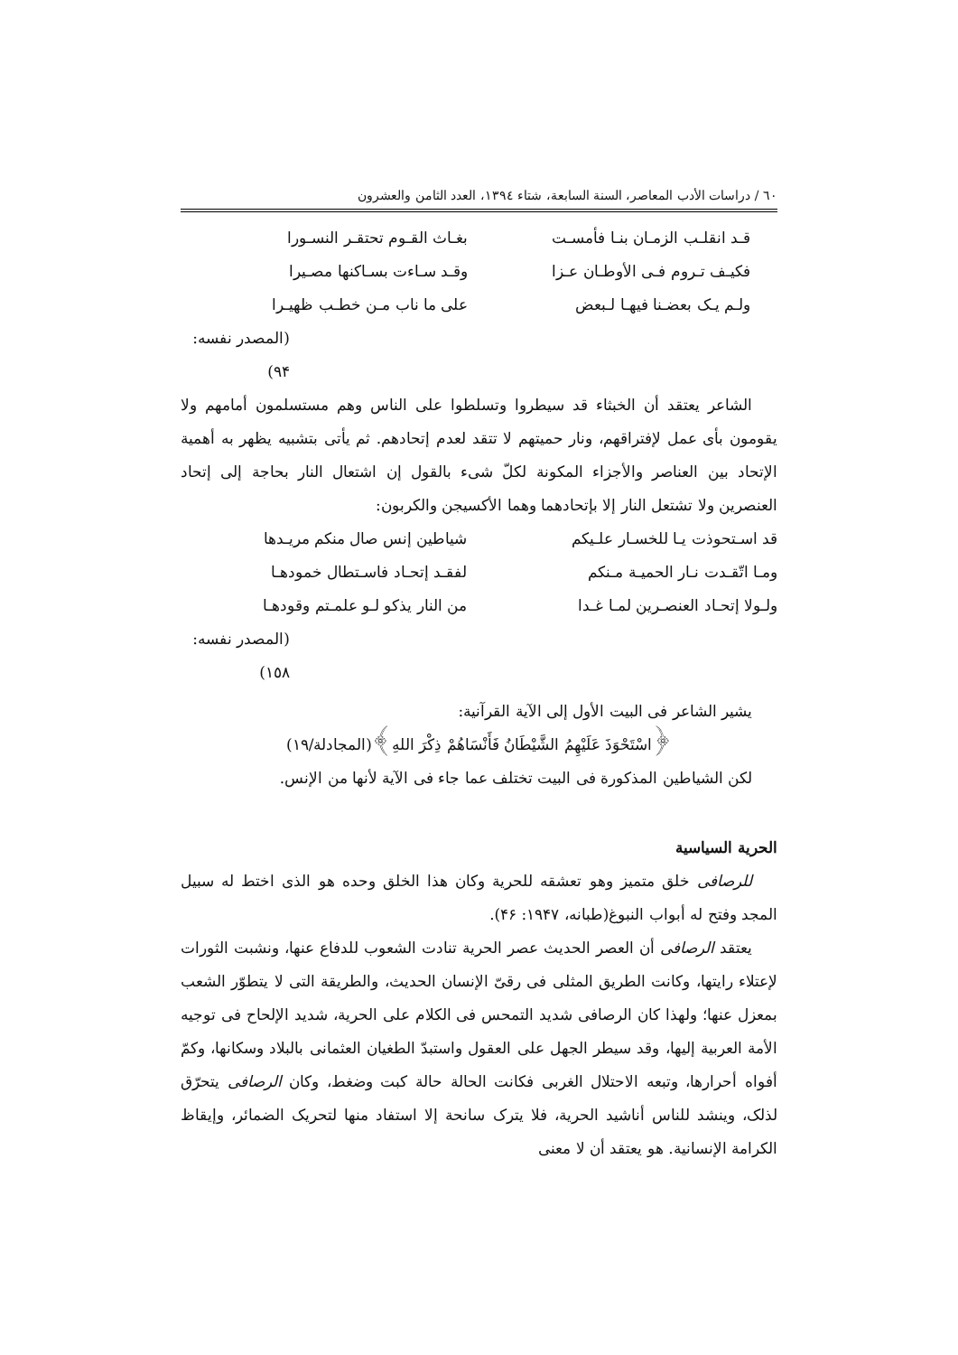٦٠ / دراسات الأدب المعاصر، السنة السابعة، شتاء ١٣٩٤، العدد الثامن والعشرون
قـد انقلـب الزمـان بنـا فأمسـت بغـاث القـوم تحتقـر النسـورا
فكيـف تـروم فـى الأوطـان عـزا وقـد سـاءت بسـاكنها مصـيرا
ولـم يـک بعضـنا فيهـا لـبعض على ما ناب مـن خطـب ظهيـرا
(المصدر نفسه: ٩۴)
الشاعر يعتقد أن الخبثاء قد سيطروا وتسلطوا على الناس وهم مستسلمون أمامهم ولا يقومون بأى عمل لإفتراقهم، ونار حميتهم لا تتقد لعدم إتحادهم. ثم يأتى بتشبيه يظهر به أهمية الإتحاد بين العناصر والأجزاء المكونة لكلّ شىء بالقول إن اشتعال النار بحاجة إلى إتحاد العنصرين ولا تشتعل النار إلا بإتحادهما وهما الأكسيجن والكربون:
قد اسـتحوذت يـا للخسـار علـيكم شياطين إنس صال منكم مريـدها
ومـا اتّقـدت نـار الحميـة مـنكم لفقـد إتحـاد فاسـتطال خمودهـا
ولـولا إتحـاد العنصـرين لمـا غـدا من النار يذكو لـو علمـتم وقودهـا
(المصدر نفسه: ١٥٨)
يشير الشاعر فى البيت الأول إلى الآية القرآنية:
﴿اسْتَحْوَذَ عَلَيْهِمُ الشَّيْطَانُ فَأَنْسَاهُمْ ذِكْرَ اللهِ﴾(المجادلة/١٩)
لكن الشياطين المذكورة فى البيت تختلف عما جاء فى الآية لأنها من الإنس.
الحرية السياسية
للرصافى خلق متميز وهو تعشقه للحرية وكان هذا الخلق وحده هو الذى اختط له سبيل المجد وفتح له أبواب النبوغ(طبانه، ١٩۴٧: ۴۶).
يعتقد الرصافى أن العصر الحديث عصر الحرية تنادت الشعوب للدفاع عنها، ونشبت الثورات لإعتلاء رايتها، وكانت الطريق المثلى فى رقىّ الإنسان الحديث، والطريقة التى لا يتطوّر الشعب بمعزل عنها؛ ولهذا كان الرصافى شديد التمحس فى الكلام على الحرية، شديد الإلحاح فى توجيه الأمة العربية إليها، وقد سيطر الجهل على العقول واستبدّ الطغيان العثمانى بالبلاد وسكانها، وكمّ أفواه أحرارها، وتبعه الاحتلال الغربى فكانت الحالة حالة كبت وضغط، وكان الرصافى يتحرّق لذلک، وينشد للناس أناشيد الحرية، فلا يترک سانحة إلا استفاد منها لتحريک الضمائر، وإيقاظ الكرامة الإنسانية. هو يعتقد أن لا معنى